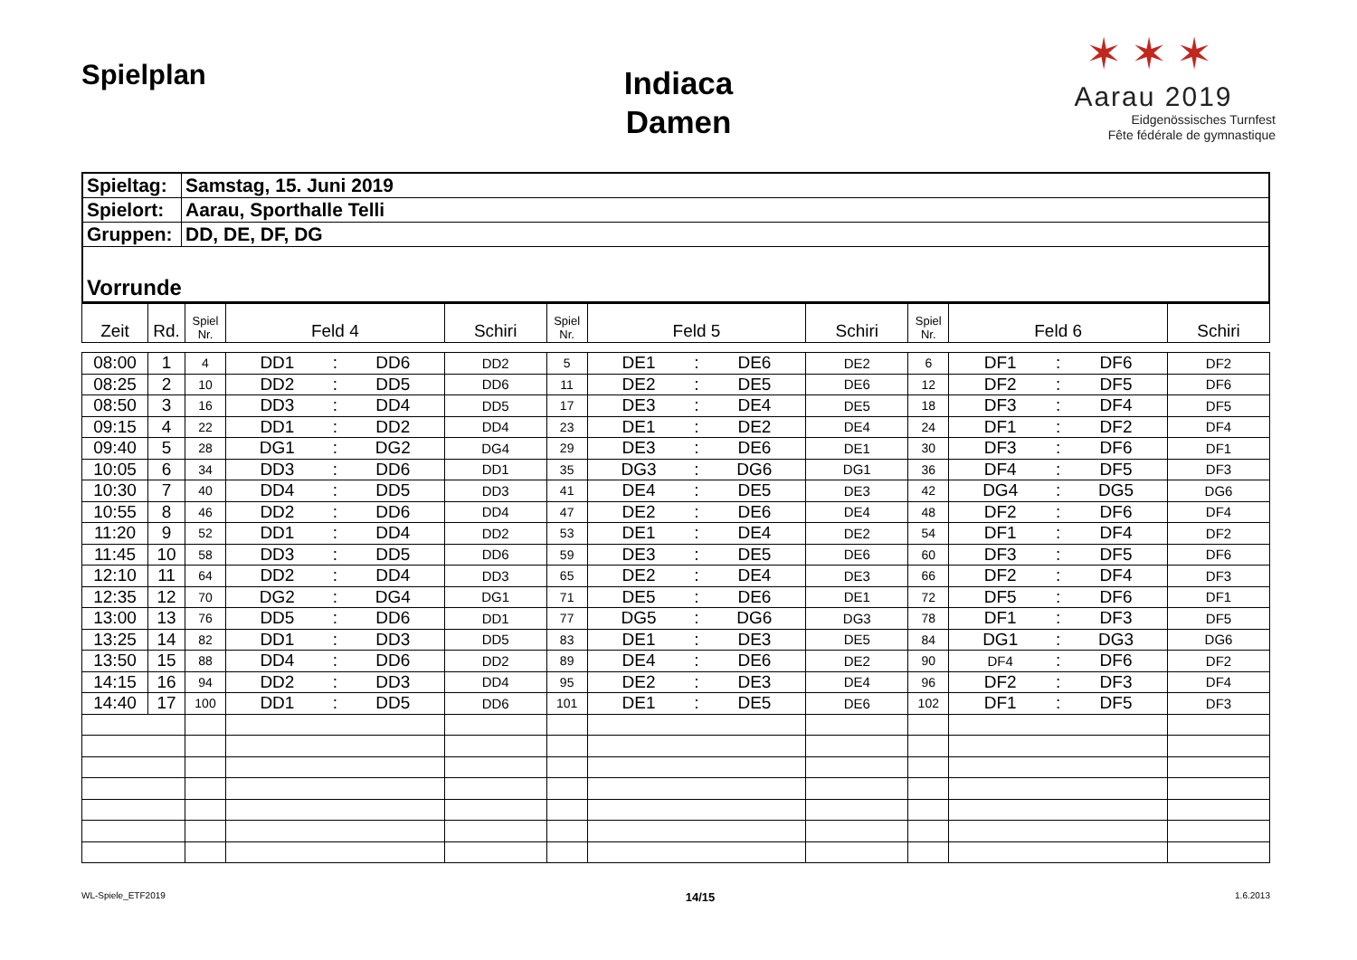Spielplan
Indiaca
Damen
✶✶✶
Aarau 2019
Eidgenössisches Turnfest
Fête fédérale de gymnastique
| Spieltag: | Samstag, 15. Juni 2019 |
| Spielort: | Aarau, Sporthalle Telli |
| Gruppen: | DD, DE, DF, DG |
| Vorrunde | |
| Zeit | Rd. | Spiel Nr. | Feld 4 | | | Schiri | Spiel Nr. | Feld 5 | | | Schiri | Spiel Nr. | Feld 6 | | | Schiri |
| --- | --- | --- | --- | --- | --- | --- | --- | --- | --- | --- | --- | --- | --- | --- | --- | --- |
| 08:00 | 1 | 4 | DD1 | : | DD6 | DD2 | 5 | DE1 | : | DE6 | DE2 | 6 | DF1 | : | DF6 | DF2 |
| 08:25 | 2 | 10 | DD2 | : | DD5 | DD6 | 11 | DE2 | : | DE5 | DE6 | 12 | DF2 | : | DF5 | DF6 |
| 08:50 | 3 | 16 | DD3 | : | DD4 | DD5 | 17 | DE3 | : | DE4 | DE5 | 18 | DF3 | : | DF4 | DF5 |
| 09:15 | 4 | 22 | DD1 | : | DD2 | DD4 | 23 | DE1 | : | DE2 | DE4 | 24 | DF1 | : | DF2 | DF4 |
| 09:40 | 5 | 28 | DG1 | : | DG2 | DG4 | 29 | DE3 | : | DE6 | DE1 | 30 | DF3 | : | DF6 | DF1 |
| 10:05 | 6 | 34 | DD3 | : | DD6 | DD1 | 35 | DG3 | : | DG6 | DG1 | 36 | DF4 | : | DF5 | DF3 |
| 10:30 | 7 | 40 | DD4 | : | DD5 | DD3 | 41 | DE4 | : | DE5 | DE3 | 42 | DG4 | : | DG5 | DG6 |
| 10:55 | 8 | 46 | DD2 | : | DD6 | DD4 | 47 | DE2 | : | DE6 | DE4 | 48 | DF2 | : | DF6 | DF4 |
| 11:20 | 9 | 52 | DD1 | : | DD4 | DD2 | 53 | DE1 | : | DE4 | DE2 | 54 | DF1 | : | DF4 | DF2 |
| 11:45 | 10 | 58 | DD3 | : | DD5 | DD6 | 59 | DE3 | : | DE5 | DE6 | 60 | DF3 | : | DF5 | DF6 |
| 12:10 | 11 | 64 | DD2 | : | DD4 | DD3 | 65 | DE2 | : | DE4 | DE3 | 66 | DF2 | : | DF4 | DF3 |
| 12:35 | 12 | 70 | DG2 | : | DG4 | DG1 | 71 | DE5 | : | DE6 | DE1 | 72 | DF5 | : | DF6 | DF1 |
| 13:00 | 13 | 76 | DD5 | : | DD6 | DD1 | 77 | DG5 | : | DG6 | DG3 | 78 | DF1 | : | DF3 | DF5 |
| 13:25 | 14 | 82 | DD1 | : | DD3 | DD5 | 83 | DE1 | : | DE3 | DE5 | 84 | DG1 | : | DG3 | DG6 |
| 13:50 | 15 | 88 | DD4 | : | DD6 | DD2 | 89 | DE4 | : | DE6 | DE2 | 90 | DF4 | : | DF6 | DF2 |
| 14:15 | 16 | 94 | DD2 | : | DD3 | DD4 | 95 | DE2 | : | DE3 | DE4 | 96 | DF2 | : | DF3 | DF4 |
| 14:40 | 17 | 100 | DD1 | : | DD5 | DD6 | 101 | DE1 | : | DE5 | DE6 | 102 | DF1 | : | DF5 | DF3 |
WL-Spiele_ETF2019 14/15 1.6.2013